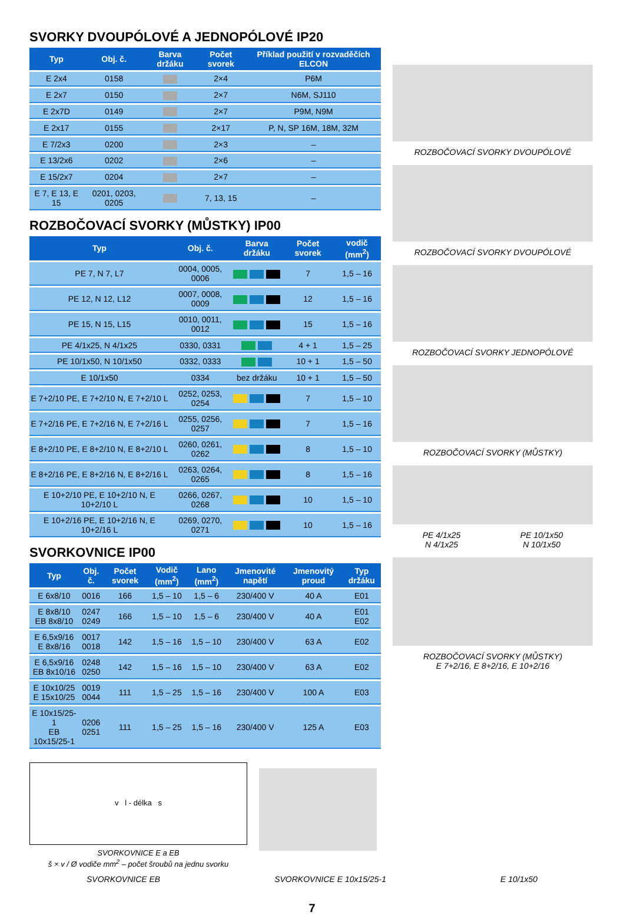SVORKY DVOUPÓLOVÉ A JEDNOPÓLOVÉ IP20
| Typ | Obj. č. | Barva držáku | Počet svorek | Příklad použití v rozvaděčích ELCON |
| --- | --- | --- | --- | --- |
| E 2x4 | 0158 | | 2×4 | P6M |
| E 2x7 | 0150 | | 2×7 | N6M, SJ110 |
| E 2x7D | 0149 | | 2×7 | P9M, N9M |
| E 2x17 | 0155 | | 2×17 | P, N, SP 16M, 18M, 32M |
| E 7/2x3 | 0200 | | 2×3 | – |
| E 13/2x6 | 0202 | | 2×6 | – |
| E 15/2x7 | 0204 | | 2×7 | – |
| E 7, E 13, E 15 | 0201, 0203, 0205 | | 7, 13, 15 | – |
ROZBOČOVACÍ SVORKY (MŮSTKY) IP00
| Typ | Obj. č. | Barva držáku | Počet svorek | vodič (mm<sup>2</sup>) |
| --- | --- | --- | --- | --- |
| PE 7, N 7, L7 | 0004, 0005, 0006 | | 7 | 1,5 – 16 |
| PE 12, N 12, L12 | 0007, 0008, 0009 | | 12 | 1,5 – 16 |
| PE 15, N 15, L15 | 0010, 0011, 0012 | | 15 | 1,5 – 16 |
| PE 4/1x25, N 4/1x25 | 0330, 0331 | | 4 + 1 | 1,5 – 25 |
| PE 10/1x50, N 10/1x50 | 0332, 0333 | | 10 + 1 | 1,5 – 50 |
| E 10/1x50 | 0334 | bez držáku | 10 + 1 | 1,5 – 50 |
| E 7+2/10 PE, E 7+2/10 N, E 7+2/10 L | 0252, 0253, 0254 | | 7 | 1,5 – 10 |
| E 7+2/16 PE, E 7+2/16 N, E 7+2/16 L | 0255, 0256, 0257 | | 7 | 1,5 – 16 |
| E 8+2/10 PE, E 8+2/10 N, E 8+2/10 L | 0260, 0261, 0262 | | 8 | 1,5 – 10 |
| E 8+2/16 PE, E 8+2/16 N, E 8+2/16 L | 0263, 0264, 0265 | | 8 | 1,5 – 16 |
| E 10+2/10 PE, E 10+2/10 N, E 10+2/10 L | 0266, 0267, 0268 | | 10 | 1,5 – 10 |
| E 10+2/16 PE, E 10+2/16 N, E 10+2/16 L | 0269, 0270, 0271 | | 10 | 1,5 – 16 |
SVORKOVNICE IP00
| Typ | Obj. č. | Počet svorek | Vodič (mm<sup>2</sup>) | Lano (mm<sup>2</sup>) | Jmenovité napětí | Jmenovitý proud | Typ držáku |
| --- | --- | --- | --- | --- | --- | --- | --- |
| E 6x8/10 | 0016 | 166 | 1,5 – 10 | 1,5 – 6 | 230/400 V | 40 A | E01 |
| E 8x8/10 EB 8x8/10 | 0247 0249 | 166 | 1,5 – 10 | 1,5 – 6 | 230/400 V | 40 A | E01 E02 |
| E 6,5x9/16 E 8x8/16 | 0017 0018 | 142 | 1,5 – 16 | 1,5 – 10 | 230/400 V | 63 A | E02 |
| E 6,5x9/16 EB 8x10/16 | 0248 0250 | 142 | 1,5 – 16 | 1,5 – 10 | 230/400 V | 63 A | E02 |
| E 10x10/25 E 15x10/25 | 0019 0044 | 111 | 1,5 – 25 | 1,5 – 16 | 230/400 V | 100 A | E03 |
| E 10x15/25-1 EB 10x15/25-1 | 0206 0251 | 111 | 1,5 – 25 | 1,5 – 16 | 230/400 V | 125 A | E03 |
v l - délka s
SVORKOVNICE E a EB
š × v / Ø vodiče mm<sup>2</sup> – počet šroubů na jednu svorku
ROZBOČOVACÍ SVORKY DVOUPÓLOVÉ
ROZBOČOVACÍ SVORKY DVOUPÓLOVÉ
ROZBOČOVACÍ SVORKY JEDNOPÓLOVÉ
ROZBOČOVACÍ SVORKY (MŮSTKY)
PE 4/1x25
N 4/1x25 PE 10/1x50
N 10/1x50
ROZBOČOVACÍ SVORKY (MŮSTKY)
E 7+2/16, E 8+2/16, E 10+2/16
SVORKOVNICE EB SVORKOVNICE E 10x15/25-1 E 10/1x50
7